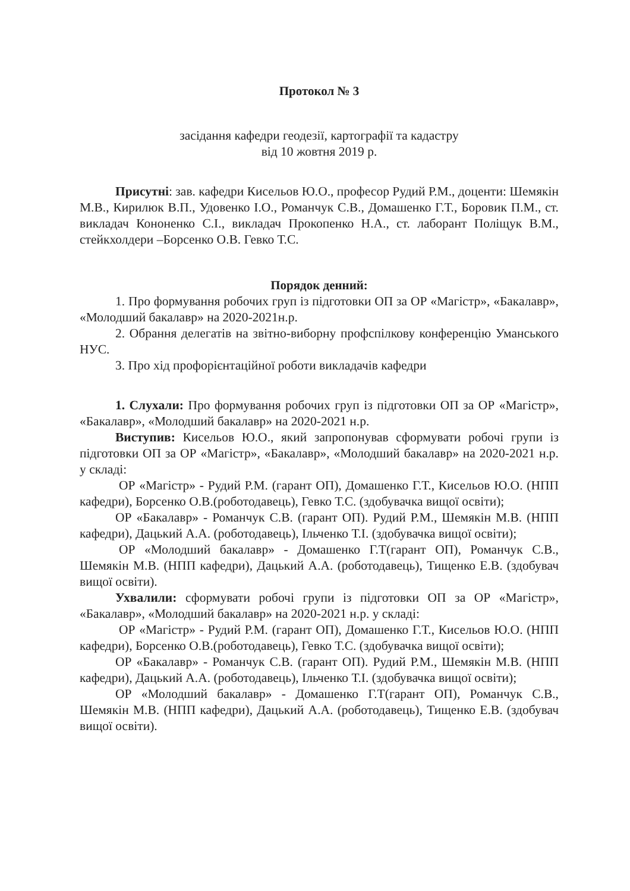Протокол № 3
засідання кафедри геодезії, картографії та кадастру
від 10 жовтня 2019 р.
Присутні: зав. кафедри Кисельов Ю.О., професор Рудий Р.М., доценти: Шемякін М.В., Кирилюк В.П., Удовенко І.О., Романчук С.В., Домашенко Г.Т., Боровик П.М., ст. викладач Кононенко С.І., викладач Прокопенко Н.А., ст. лаборант Поліщук В.М., стейкхолдери –Борсенко О.В. Гевко Т.С.
Порядок денний:
1. Про формування робочих груп із підготовки ОП за ОР «Магістр», «Бакалавр», «Молодший бакалавр» на 2020-2021н.р.
2. Обрання делегатів на звітно-виборну профспілкову конференцію Уманського НУС.
3. Про хід профорієнтаційної роботи викладачів кафедри
1. Слухали: Про формування робочих груп із підготовки ОП за ОР «Магістр», «Бакалавр», «Молодший бакалавр» на 2020-2021 н.р.
Виступив: Кисельов Ю.О., який запропонував сформувати робочі групи із підготовки ОП за ОР «Магістр», «Бакалавр», «Молодший бакалавр» на 2020-2021 н.р. у складі:
ОР «Магістр» - Рудий Р.М. (гарант ОП), Домашенко Г.Т., Кисельов Ю.О. (НПП кафедри), Борсенко О.В.(роботодавець), Гевко Т.С. (здобувачка вищої освіти);
ОР «Бакалавр» - Романчук С.В. (гарант ОП). Рудий Р.М., Шемякін М.В. (НПП кафедри), Дацький А.А. (роботодавець), Ільченко Т.І. (здобувачка вищої освіти);
ОР «Молодший бакалавр» - Домашенко Г.Т(гарант ОП), Романчук С.В., Шемякін М.В. (НПП кафедри), Дацький А.А. (роботодавець), Тищенко Е.В. (здобувач вищої освіти).
Ухвалили: сформувати робочі групи із підготовки ОП за ОР «Магістр», «Бакалавр», «Молодший бакалавр» на 2020-2021 н.р. у складі:
ОР «Магістр» - Рудий Р.М. (гарант ОП), Домашенко Г.Т., Кисельов Ю.О. (НПП кафедри), Борсенко О.В.(роботодавець), Гевко Т.С. (здобувачка вищої освіти);
ОР «Бакалавр» - Романчук С.В. (гарант ОП). Рудий Р.М., Шемякін М.В. (НПП кафедри), Дацький А.А. (роботодавець), Ільченко Т.І. (здобувачка вищої освіти);
ОР «Молодший бакалавр» - Домашенко Г.Т(гарант ОП), Романчук С.В., Шемякін М.В. (НПП кафедри), Дацький А.А. (роботодавець), Тищенко Е.В. (здобувач вищої освіти).